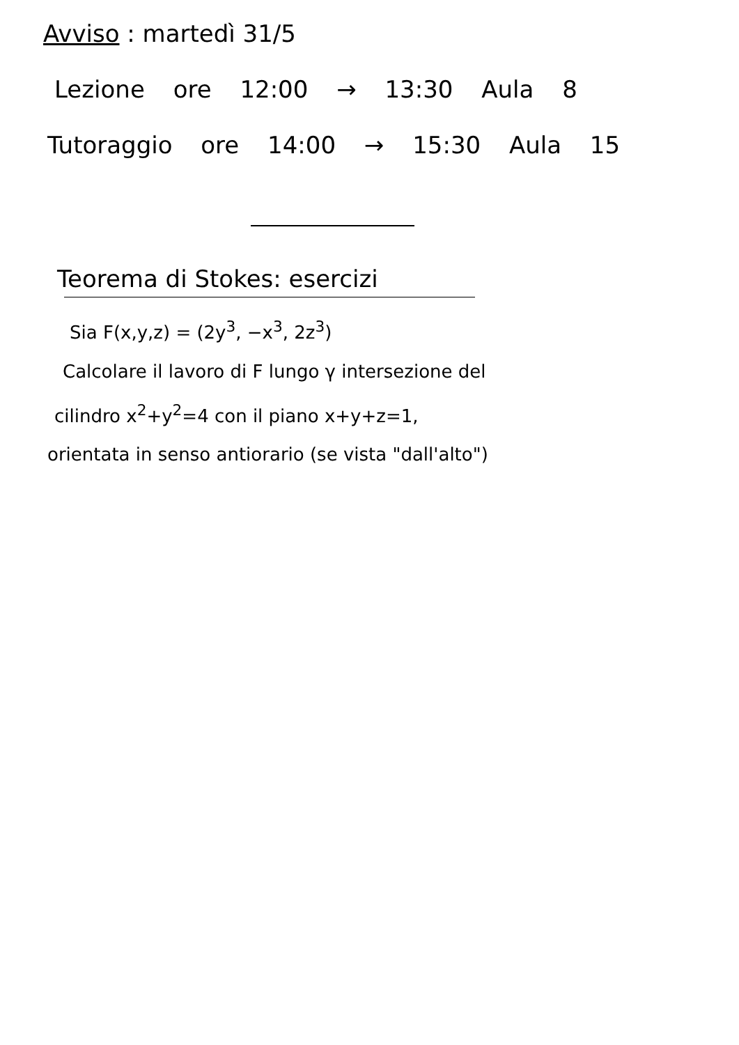Avviso : martedì 31/5
Lezione ore 12:00 → 13:30 Aula 8
Tutoraggio ore 14:00 → 15:30 Aula 15
Teorema di Stokes: esercizi
Sia F(x,y,z) = (2y<sup>3</sup>, −x<sup>3</sup>, 2z<sup>3</sup>)
Calcolare il lavoro di F lungo γ intersezione del
cilindro x<sup>2</sup>+y<sup>2</sup>=4 con il piano x+y+z=1,
orientata in senso antiorario (se vista "dall'alto")